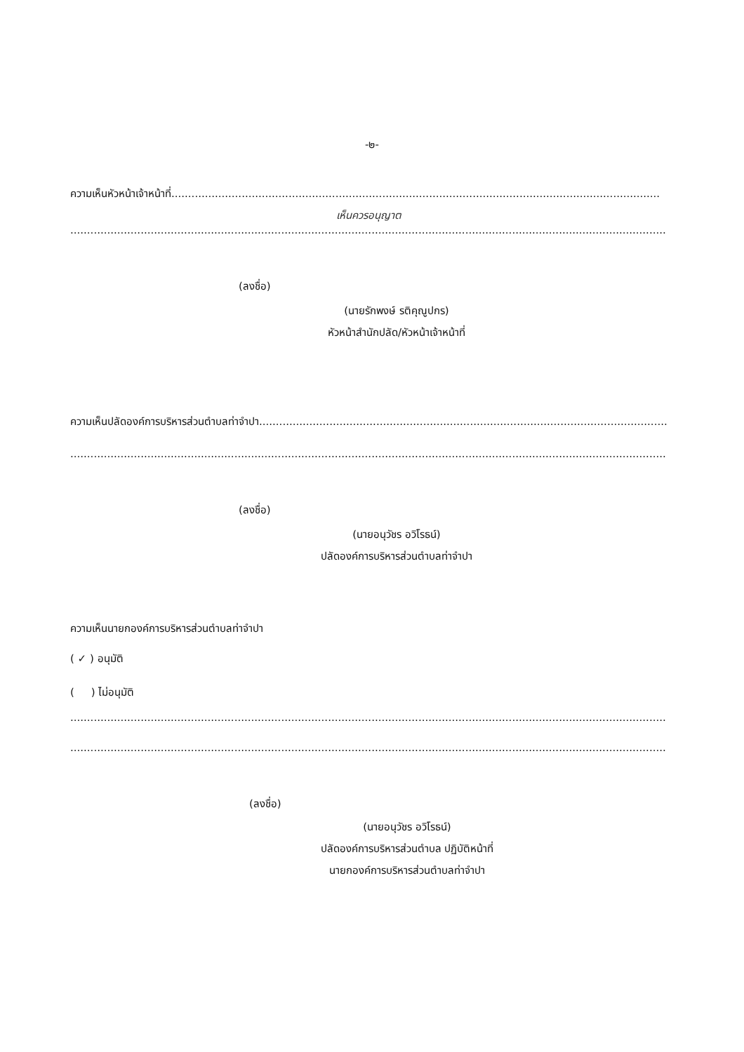-๒-
ความเห็นหัวหน้าเจ้าหน้าที่..................................................................................................................................................
เห็นควรอนุญาต
..........................................................................................................................................................................................
(ลงชื่อ)
(นายรักพงษ์ รติคุณูปกร)
หัวหน้าสำนักปลัด/หัวหน้าเจ้าหน้าที่
ความเห็นปลัดองค์การบริหารส่วนตำบลท่าจำปา..........................................................................................................................
..........................................................................................................................................................................................
(ลงชื่อ)
(นายอนุวัชร อวิโรธน์)
ปลัดองค์การบริหารส่วนตำบลท่าจำปา
ความเห็นนายกองค์การบริหารส่วนตำบลท่าจำปา
( ✓ ) อนุมัติ
( ) ไม่อนุมัติ
..........................................................................................................................................................................................
..........................................................................................................................................................................................
(ลงชื่อ)
(นายอนุวัชร อวิโรธน์)
ปลัดองค์การบริหารส่วนตำบล ปฏิบัติหน้าที่
นายกองค์การบริหารส่วนตำบลท่าจำปา